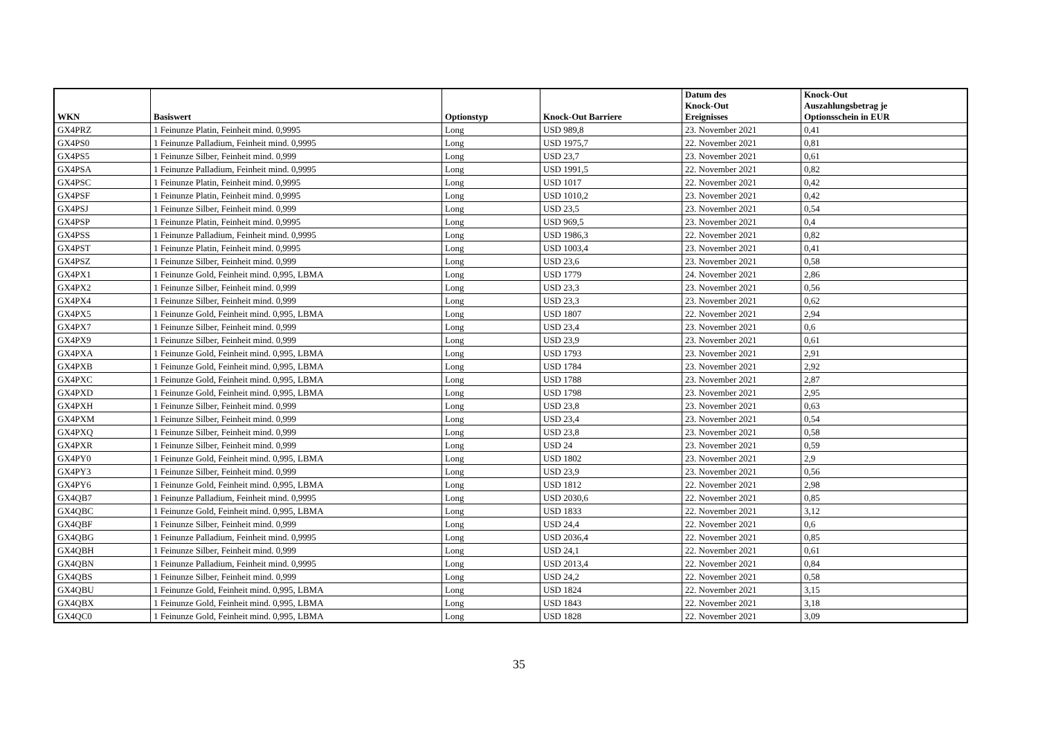| WKN | Basiswert | Optionstyp | Knock-Out Barriere | Datum des Knock-Out Ereignisses | Knock-Out Auszahlungsbetrag je Optionsschein in EUR |
| --- | --- | --- | --- | --- | --- |
| GX4PRZ | 1 Feinunze Platin, Feinheit mind. 0,9995 | Long | USD 989,8 | 23. November 2021 | 0,41 |
| GX4PS0 | 1 Feinunze Palladium, Feinheit mind. 0,9995 | Long | USD 1975,7 | 22. November 2021 | 0,81 |
| GX4PS5 | 1 Feinunze Silber, Feinheit mind. 0,999 | Long | USD 23,7 | 23. November 2021 | 0,61 |
| GX4PSA | 1 Feinunze Palladium, Feinheit mind. 0,9995 | Long | USD 1991,5 | 22. November 2021 | 0,82 |
| GX4PSC | 1 Feinunze Platin, Feinheit mind. 0,9995 | Long | USD 1017 | 22. November 2021 | 0,42 |
| GX4PSF | 1 Feinunze Platin, Feinheit mind. 0,9995 | Long | USD 1010,2 | 23. November 2021 | 0,42 |
| GX4PSJ | 1 Feinunze Silber, Feinheit mind. 0,999 | Long | USD 23,5 | 23. November 2021 | 0,54 |
| GX4PSP | 1 Feinunze Platin, Feinheit mind. 0,9995 | Long | USD 969,5 | 23. November 2021 | 0,4 |
| GX4PSS | 1 Feinunze Palladium, Feinheit mind. 0,9995 | Long | USD 1986,3 | 22. November 2021 | 0,82 |
| GX4PST | 1 Feinunze Platin, Feinheit mind. 0,9995 | Long | USD 1003,4 | 23. November 2021 | 0,41 |
| GX4PSZ | 1 Feinunze Silber, Feinheit mind. 0,999 | Long | USD 23,6 | 23. November 2021 | 0,58 |
| GX4PX1 | 1 Feinunze Gold, Feinheit mind. 0,995, LBMA | Long | USD 1779 | 24. November 2021 | 2,86 |
| GX4PX2 | 1 Feinunze Silber, Feinheit mind. 0,999 | Long | USD 23,3 | 23. November 2021 | 0,56 |
| GX4PX4 | 1 Feinunze Silber, Feinheit mind. 0,999 | Long | USD 23,3 | 23. November 2021 | 0,62 |
| GX4PX5 | 1 Feinunze Gold, Feinheit mind. 0,995, LBMA | Long | USD 1807 | 22. November 2021 | 2,94 |
| GX4PX7 | 1 Feinunze Silber, Feinheit mind. 0,999 | Long | USD 23,4 | 23. November 2021 | 0,6 |
| GX4PX9 | 1 Feinunze Silber, Feinheit mind. 0,999 | Long | USD 23,9 | 23. November 2021 | 0,61 |
| GX4PXA | 1 Feinunze Gold, Feinheit mind. 0,995, LBMA | Long | USD 1793 | 23. November 2021 | 2,91 |
| GX4PXB | 1 Feinunze Gold, Feinheit mind. 0,995, LBMA | Long | USD 1784 | 23. November 2021 | 2,92 |
| GX4PXC | 1 Feinunze Gold, Feinheit mind. 0,995, LBMA | Long | USD 1788 | 23. November 2021 | 2,87 |
| GX4PXD | 1 Feinunze Gold, Feinheit mind. 0,995, LBMA | Long | USD 1798 | 23. November 2021 | 2,95 |
| GX4PXH | 1 Feinunze Silber, Feinheit mind. 0,999 | Long | USD 23,8 | 23. November 2021 | 0,63 |
| GX4PXM | 1 Feinunze Silber, Feinheit mind. 0,999 | Long | USD 23,4 | 23. November 2021 | 0,54 |
| GX4PXQ | 1 Feinunze Silber, Feinheit mind. 0,999 | Long | USD 23,8 | 23. November 2021 | 0,58 |
| GX4PXR | 1 Feinunze Silber, Feinheit mind. 0,999 | Long | USD 24 | 23. November 2021 | 0,59 |
| GX4PY0 | 1 Feinunze Gold, Feinheit mind. 0,995, LBMA | Long | USD 1802 | 23. November 2021 | 2,9 |
| GX4PY3 | 1 Feinunze Silber, Feinheit mind. 0,999 | Long | USD 23,9 | 23. November 2021 | 0,56 |
| GX4PY6 | 1 Feinunze Gold, Feinheit mind. 0,995, LBMA | Long | USD 1812 | 22. November 2021 | 2,98 |
| GX4QB7 | 1 Feinunze Palladium, Feinheit mind. 0,9995 | Long | USD 2030,6 | 22. November 2021 | 0,85 |
| GX4QBC | 1 Feinunze Gold, Feinheit mind. 0,995, LBMA | Long | USD 1833 | 22. November 2021 | 3,12 |
| GX4QBF | 1 Feinunze Silber, Feinheit mind. 0,999 | Long | USD 24,4 | 22. November 2021 | 0,6 |
| GX4QBG | 1 Feinunze Palladium, Feinheit mind. 0,9995 | Long | USD 2036,4 | 22. November 2021 | 0,85 |
| GX4QBH | 1 Feinunze Silber, Feinheit mind. 0,999 | Long | USD 24,1 | 22. November 2021 | 0,61 |
| GX4QBN | 1 Feinunze Palladium, Feinheit mind. 0,9995 | Long | USD 2013,4 | 22. November 2021 | 0,84 |
| GX4QBS | 1 Feinunze Silber, Feinheit mind. 0,999 | Long | USD 24,2 | 22. November 2021 | 0,58 |
| GX4QBU | 1 Feinunze Gold, Feinheit mind. 0,995, LBMA | Long | USD 1824 | 22. November 2021 | 3,15 |
| GX4QBX | 1 Feinunze Gold, Feinheit mind. 0,995, LBMA | Long | USD 1843 | 22. November 2021 | 3,18 |
| GX4QC0 | 1 Feinunze Gold, Feinheit mind. 0,995, LBMA | Long | USD 1828 | 22. November 2021 | 3,09 |
35